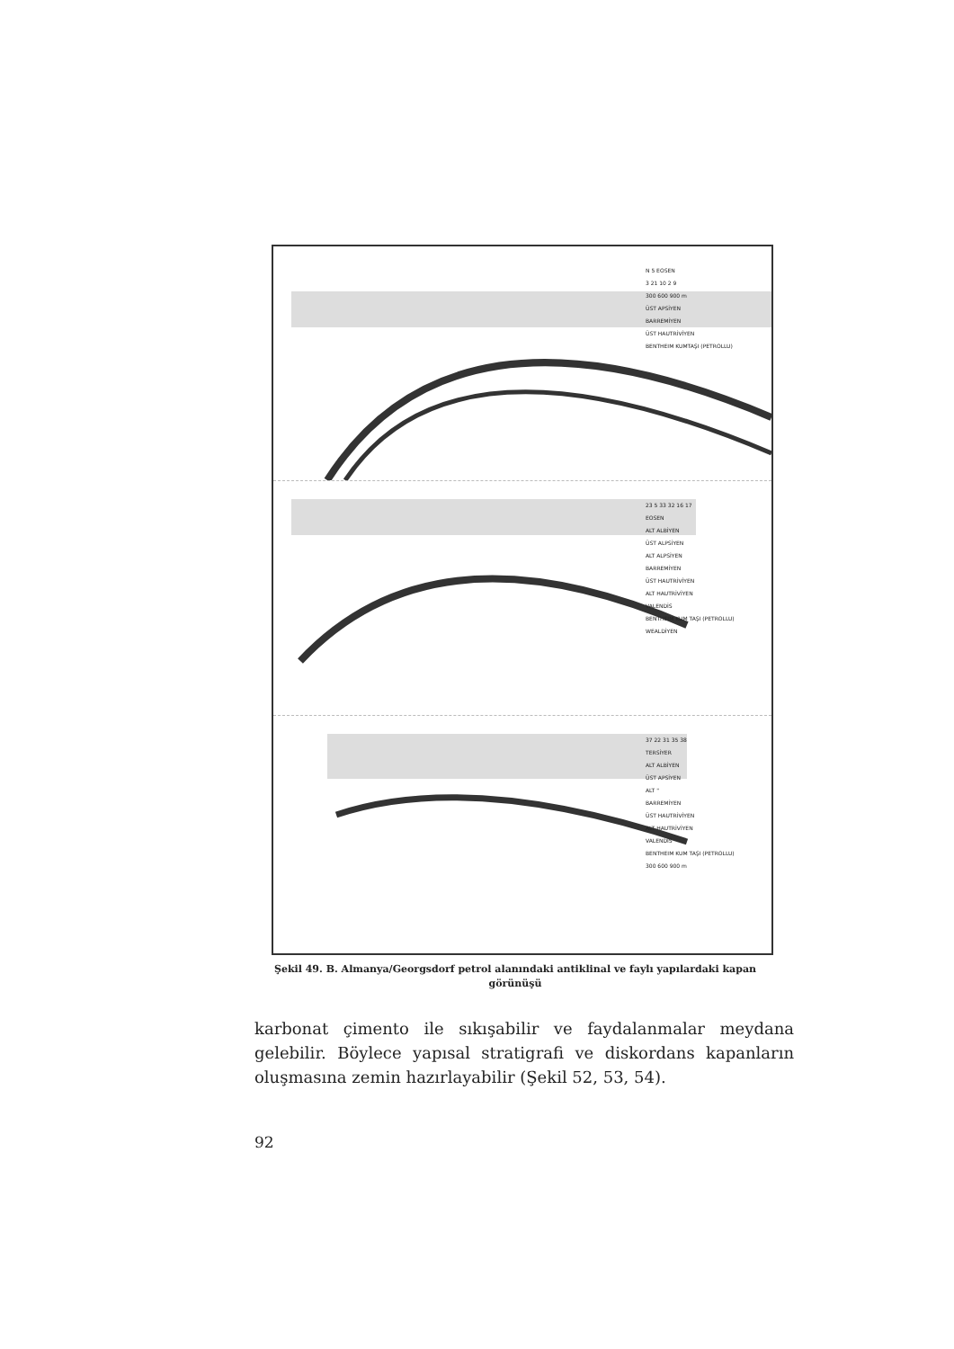N 5 EOSEN
3 21 10 2 9
300 600 900 m
ÜST APSİYEN
BARREMİYEN
ÜST HAUTRİVİYEN
BENTHEIM KUMTAŞI (PETROLLU)
23 5 33 32 16 17
EOSEN
ALT ALBİYEN
ÜST ALPSİYEN
ALT ALPSİYEN
BARREMİYEN
ÜST HAUTRİVİYEN
ALT HAUTRİVİYEN
VALENDİS
BENTHEIM KUM TAŞI (PETROLLU)
WEALDİYEN
37 22 31 35 38
TERSİYER
ALT ALBİYEN
ÜST APSİYEN
ALT "
BARREMİYEN
ÜST HAUTRİVİYEN
ALT HAUTRİVİYEN
VALENDİS
BENTHEIM KUM TAŞI (PETROLLU)
300 600 900 m
Şekil 49. B. Almanya/Georgsdorf petrol alanındaki antiklinal ve faylı yapılardaki kapan görünüşü
karbonat çimento ile sıkışabilir ve faydalanmalar meydana gelebilir. Böylece yapısal stratigrafi ve diskordans kapanların oluşmasına zemin hazırlayabilir (Şekil 52, 53, 54).
92